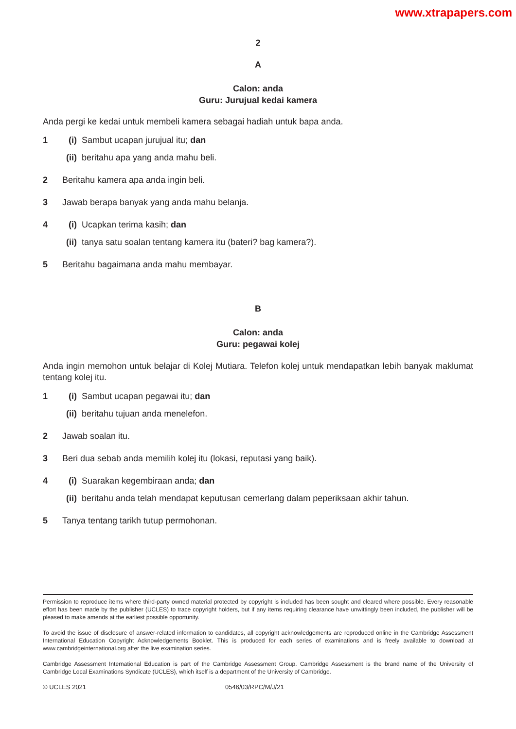www.xtrapapers.com
2
A
Calon: anda
Guru: Jurujual kedai kamera
Anda pergi ke kedai untuk membeli kamera sebagai hadiah untuk bapa anda.
1 (i) Sambut ucapan jurujual itu; dan
(ii) beritahu apa yang anda mahu beli.
2 Beritahu kamera apa anda ingin beli.
3 Jawab berapa banyak yang anda mahu belanja.
4 (i) Ucapkan terima kasih; dan
(ii) tanya satu soalan tentang kamera itu (bateri? bag kamera?).
5 Beritahu bagaimana anda mahu membayar.
B
Calon: anda
Guru: pegawai kolej
Anda ingin memohon untuk belajar di Kolej Mutiara. Telefon kolej untuk mendapatkan lebih banyak maklumat tentang kolej itu.
1 (i) Sambut ucapan pegawai itu; dan
(ii) beritahu tujuan anda menelefon.
2 Jawab soalan itu.
3 Beri dua sebab anda memilih kolej itu (lokasi, reputasi yang baik).
4 (i) Suarakan kegembiraan anda; dan
(ii) beritahu anda telah mendapat keputusan cemerlang dalam peperiksaan akhir tahun.
5 Tanya tentang tarikh tutup permohonan.
Permission to reproduce items where third-party owned material protected by copyright is included has been sought and cleared where possible. Every reasonable effort has been made by the publisher (UCLES) to trace copyright holders, but if any items requiring clearance have unwittingly been included, the publisher will be pleased to make amends at the earliest possible opportunity.
To avoid the issue of disclosure of answer-related information to candidates, all copyright acknowledgements are reproduced online in the Cambridge Assessment International Education Copyright Acknowledgements Booklet. This is produced for each series of examinations and is freely available to download at www.cambridgeinternational.org after the live examination series.
Cambridge Assessment International Education is part of the Cambridge Assessment Group. Cambridge Assessment is the brand name of the University of Cambridge Local Examinations Syndicate (UCLES), which itself is a department of the University of Cambridge.
© UCLES 2021 0546/03/RPC/M/J/21